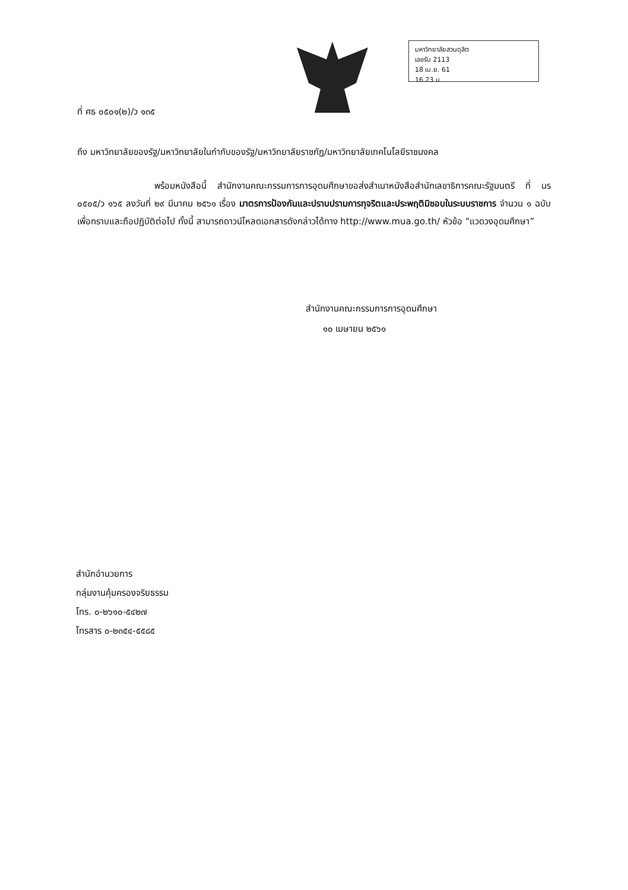มหาวิทยาลัยสวนดุสิต
เลขรับ 2113
18 เม.ย. 61
16.23 น.
ที่ ศธ ๐๕๐๑(๒)/ว ๑๓๕
ถึง มหาวิทยาลัยของรัฐ/มหาวิทยาลัยในกำกับของรัฐ/มหาวิทยาลัยราชภัฏ/มหาวิทยาลัยเทคโนโลยีราชมงคล
พร้อมหนังสือนี้ สำนักงานคณะกรรมการการอุดมศึกษาขอส่งสำเนาหนังสือสำนักเลขาธิการคณะรัฐมนตรี ที่ นร ๐๕๐๕/ว ๑๖๕ ลงวันที่ ๒๙ มีนาคม ๒๕๖๑ เรื่อง มาตรการป้องกันและปราบปรามการทุจริตและประพฤติมิชอบในระบบราชการ จำนวน ๑ ฉบับ เพื่อทราบและถือปฏิบัติต่อไป ทั้งนี้ สามารถดาวน์โหลดเอกสารดังกล่าวได้ทาง http://www.mua.go.th/ หัวข้อ “แวดวงอุดมศึกษา”
สำนักงานคณะกรรมการการอุดมศึกษา
๑๐ เมษายน ๒๕๖๑
สำนักอำนวยการ
กลุ่มงานคุ้มครองจริยธรรม
โทร. ๐-๒๖๑๐-๕๔๒๗
โทรสาร ๐-๒๓๕๔-๕๕๘๕